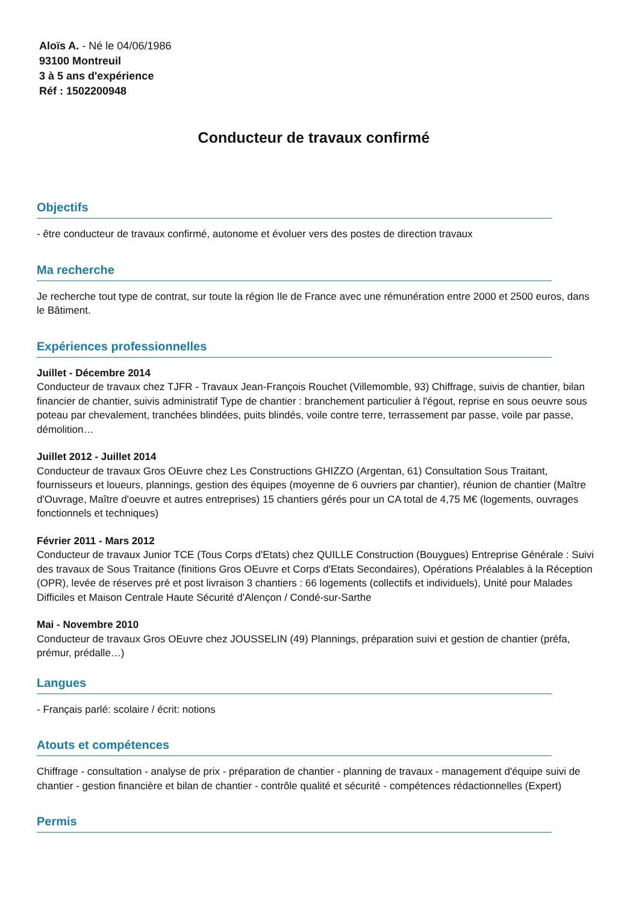Aloïs A. - Né le 04/06/1986
93100 Montreuil
3 à 5 ans d'expérience
Réf : 1502200948
Conducteur de travaux confirmé
Objectifs
- être conducteur de travaux confirmé, autonome et évoluer vers des postes de direction travaux
Ma recherche
Je recherche tout type de contrat, sur toute la région Ile de France avec une rémunération entre 2000 et 2500 euros, dans le Bâtiment.
Expériences professionnelles
Juillet - Décembre 2014
Conducteur de travaux chez TJFR - Travaux Jean-François Rouchet (Villemomble, 93) Chiffrage, suivis de chantier, bilan financier de chantier, suivis administratif Type de chantier : branchement particulier à l'égout, reprise en sous oeuvre sous poteau par chevalement, tranchées blindées, puits blindés, voile contre terre, terrassement par passe, voile par passe, démolition…
Juillet 2012 - Juillet 2014
Conducteur de travaux Gros OEuvre chez Les Constructions GHIZZO (Argentan, 61) Consultation Sous Traitant, fournisseurs et loueurs, plannings, gestion des équipes (moyenne de 6 ouvriers par chantier), réunion de chantier (Maître d'Ouvrage, Maître d'oeuvre et autres entreprises) 15 chantiers gérés pour un CA total de 4,75 M€ (logements, ouvrages fonctionnels et techniques)
Février 2011 - Mars 2012
Conducteur de travaux Junior TCE (Tous Corps d'Etats) chez QUILLE Construction (Bouygues) Entreprise Générale : Suivi des travaux de Sous Traitance (finitions Gros OEuvre et Corps d'Etats Secondaires), Opérations Préalables à la Réception (OPR), levée de réserves pré et post livraison 3 chantiers : 66 logements (collectifs et individuels), Unité pour Malades Difficiles et Maison Centrale Haute Sécurité d'Alençon / Condé-sur-Sarthe
Mai - Novembre 2010
Conducteur de travaux Gros OEuvre chez JOUSSELIN (49) Plannings, préparation suivi et gestion de chantier (préfa, prémur, prédalle…)
Langues
- Français parlé: scolaire / écrit: notions
Atouts et compétences
Chiffrage - consultation - analyse de prix - préparation de chantier - planning de travaux - management d'équipe suivi de chantier - gestion financière et bilan de chantier - contrôle qualité et sécurité - compétences rédactionnelles (Expert)
Permis